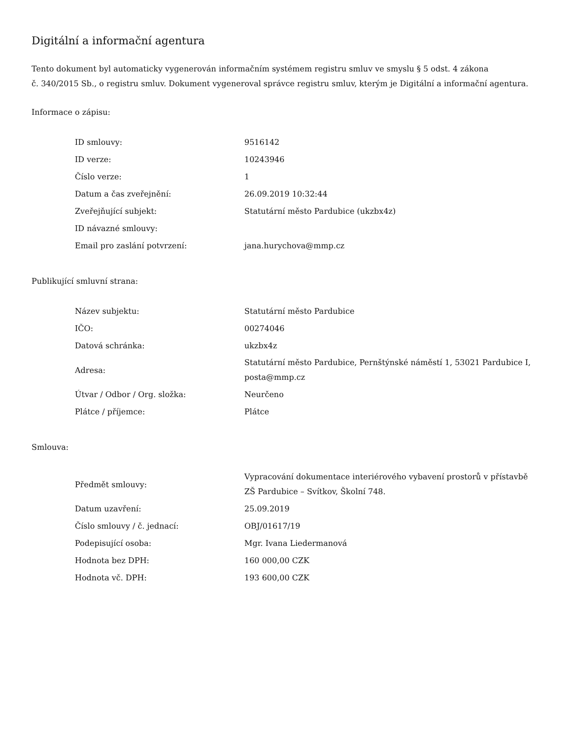Digitální a informační agentura
Tento dokument byl automaticky vygenerován informačním systémem registru smluv ve smyslu § 5 odst. 4 zákona
č. 340/2015 Sb., o registru smluv. Dokument vygeneroval správce registru smluv, kterým je Digitální a informační agentura.
Informace o zápisu:
| ID smlouvy: | 9516142 |
| ID verze: | 10243946 |
| Číslo verze: | 1 |
| Datum a čas zveřejnění: | 26.09.2019 10:32:44 |
| Zveřejňující subjekt: | Statutární město Pardubice (ukzbx4z) |
| ID návazné smlouvy: | |
| Email pro zaslání potvrzení: | jana.hurychova@mmp.cz |
Publikující smluvní strana:
| Název subjektu: | Statutární město Pardubice |
| IČO: | 00274046 |
| Datová schránka: | ukzbx4z |
| Adresa: | Statutární město Pardubice, Pernštýnské náměstí 1, 53021 Pardubice I, posta@mmp.cz |
| Útvar / Odbor / Org. složka: | Neurčeno |
| Plátce / příjemce: | Plátce |
Smlouva:
| Předmět smlouvy: | Vypracování dokumentace interiérového vybavení prostorů v přístavbě ZŠ Pardubice – Svítkov, Školní 748. |
| Datum uzavření: | 25.09.2019 |
| Číslo smlouvy / č. jednací: | OBJ/01617/19 |
| Podepisující osoba: | Mgr. Ivana Liedermanová |
| Hodnota bez DPH: | 160 000,00 CZK |
| Hodnota vč. DPH: | 193 600,00 CZK |